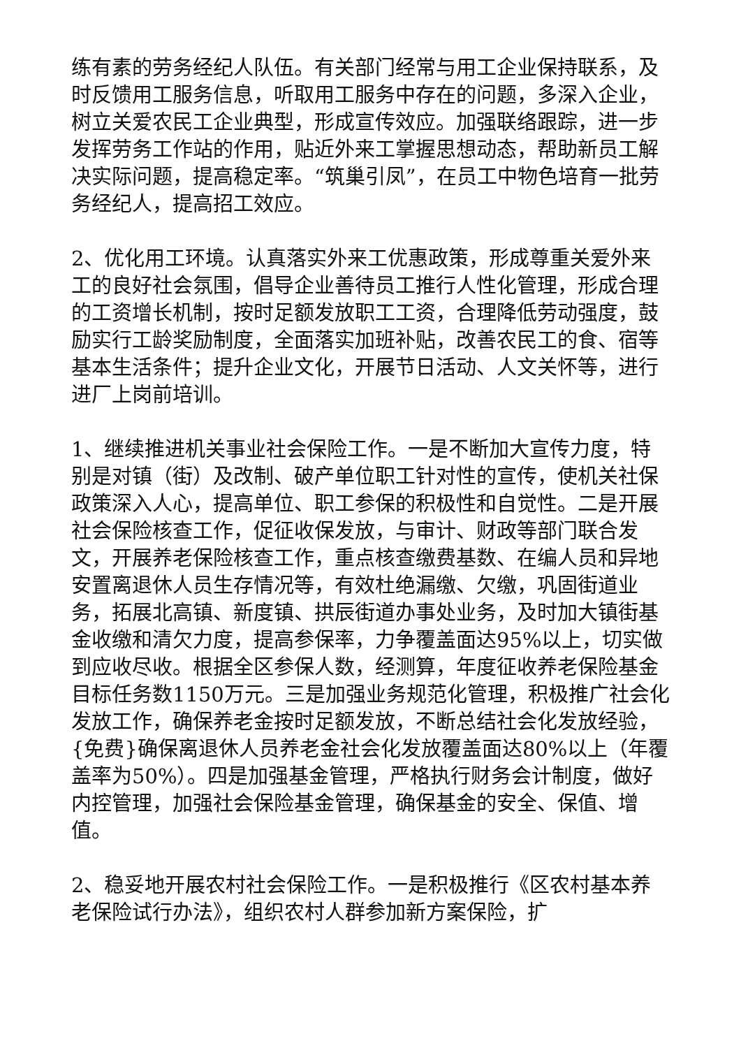练有素的劳务经纪人队伍。有关部门经常与用工企业保持联系，及时反馈用工服务信息，听取用工服务中存在的问题，多深入企业，树立关爱农民工企业典型，形成宣传效应。加强联络跟踪，进一步发挥劳务工作站的作用，贴近外来工掌握思想动态，帮助新员工解决实际问题，提高稳定率。“筑巢引凤”，在员工中物色培育一批劳务经纪人，提高招工效应。
2、优化用工环境。认真落实外来工优惠政策，形成尊重关爱外来工的良好社会氛围，倡导企业善待员工推行人性化管理，形成合理的工资增长机制，按时足额发放职工工资，合理降低劳动强度，鼓励实行工龄奖励制度，全面落实加班补贴，改善农民工的食、宿等基本生活条件；提升企业文化，开展节日活动、人文关怀等，进行进厂上岗前培训。
1、继续推进机关事业社会保险工作。一是不断加大宣传力度，特别是对镇（街）及改制、破产单位职工针对性的宣传，使机关社保政策深入人心，提高单位、职工参保的积极性和自觉性。二是开展社会保险核查工作，促征收保发放，与审计、财政等部门联合发文，开展养老保险核查工作，重点核查缴费基数、在编人员和异地安置离退休人员生存情况等，有效杜绝漏缴、欠缴，巩固街道业务，拓展北高镇、新度镇、拱辰街道办事处业务，及时加大镇街基金收缴和清欠力度，提高参保率，力争覆盖面达95%以上，切实做到应收尽收。根据全区参保人数，经测算，年度征收养老保险基金目标任务数1150万元。三是加强业务规范化管理，积极推广社会化发放工作，确保养老金按时足额发放，不断总结社会化发放经验，{免费}确保离退休人员养老金社会化发放覆盖面达80%以上（年覆盖率为50%）。四是加强基金管理，严格执行财务会计制度，做好内控管理，加强社会保险基金管理，确保基金的安全、保值、增值。
2、稳妥地开展农村社会保险工作。一是积极推行《区农村基本养老保险试行办法》，组织农村人群参加新方案保险，扩